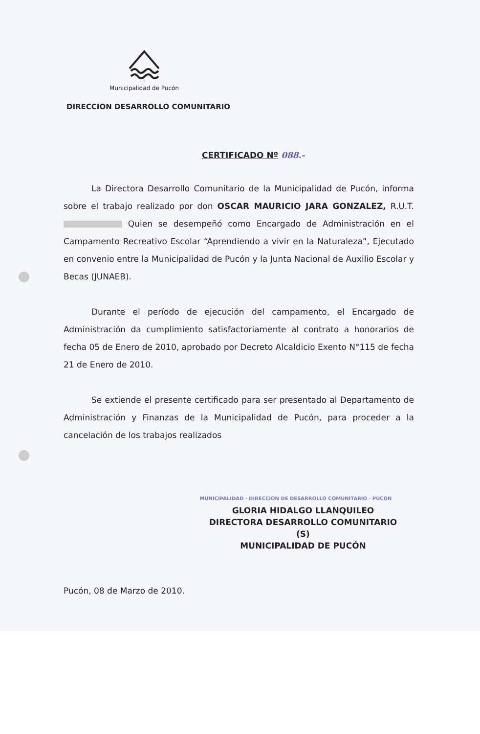Municipalidad de Pucón
DIRECCION DESARROLLO COMUNITARIO
CERTIFICADO Nº 088.-
La Directora Desarrollo Comunitario de la Municipalidad de Pucón, informa sobre el trabajo realizado por don OSCAR MAURICIO JARA GONZALEZ, R.U.T. Quien se desempeñó como Encargado de Administración en el Campamento Recreativo Escolar “Aprendiendo a vivir en la Naturaleza”, Ejecutado en convenio entre la Municipalidad de Pucón y la Junta Nacional de Auxilio Escolar y Becas (JUNAEB).
Durante el período de ejecución del campamento, el Encargado de Administración da cumplimiento satisfactoriamente al contrato a honorarios de fecha 05 de Enero de 2010, aprobado por Decreto Alcaldicio Exento N°115 de fecha 21 de Enero de 2010.
Se extiende el presente certificado para ser presentado al Departamento de Administración y Finanzas de la Municipalidad de Pucón, para proceder a la cancelación de los trabajos realizados
MUNICIPALIDAD · DIRECCION DE DESARROLLO COMUNITARIO · PUCON
GLORIA HIDALGO LLANQUILEO
DIRECTORA DESARROLLO COMUNITARIO (S)
MUNICIPALIDAD DE PUCÓN
Pucón, 08 de Marzo de 2010.